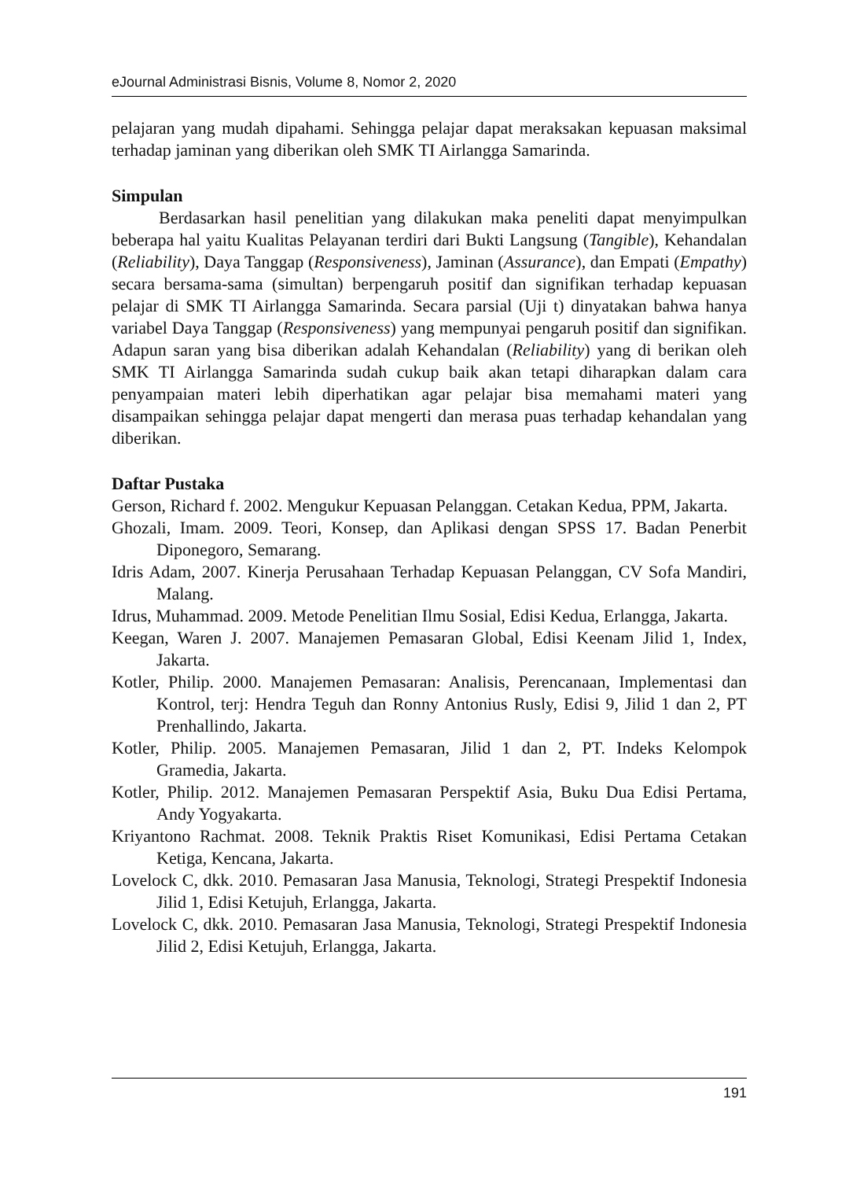eJournal Administrasi Bisnis, Volume 8, Nomor 2, 2020
pelajaran yang mudah dipahami. Sehingga pelajar dapat meraksakan kepuasan maksimal terhadap jaminan yang diberikan oleh SMK TI Airlangga Samarinda.
Simpulan
Berdasarkan hasil penelitian yang dilakukan maka peneliti dapat menyimpulkan beberapa hal yaitu Kualitas Pelayanan terdiri dari Bukti Langsung (Tangible), Kehandalan (Reliability), Daya Tanggap (Responsiveness), Jaminan (Assurance), dan Empati (Empathy) secara bersama-sama (simultan) berpengaruh positif dan signifikan terhadap kepuasan pelajar di SMK TI Airlangga Samarinda. Secara parsial (Uji t) dinyatakan bahwa hanya variabel Daya Tanggap (Responsiveness) yang mempunyai pengaruh positif dan signifikan. Adapun saran yang bisa diberikan adalah Kehandalan (Reliability) yang di berikan oleh SMK TI Airlangga Samarinda sudah cukup baik akan tetapi diharapkan dalam cara penyampaian materi lebih diperhatikan agar pelajar bisa memahami materi yang disampaikan sehingga pelajar dapat mengerti dan merasa puas terhadap kehandalan yang diberikan.
Daftar Pustaka
Gerson, Richard f. 2002. Mengukur Kepuasan Pelanggan. Cetakan Kedua, PPM, Jakarta.
Ghozali, Imam. 2009. Teori, Konsep, dan Aplikasi dengan SPSS 17. Badan Penerbit Diponegoro, Semarang.
Idris Adam, 2007. Kinerja Perusahaan Terhadap Kepuasan Pelanggan, CV Sofa Mandiri, Malang.
Idrus, Muhammad. 2009. Metode Penelitian Ilmu Sosial, Edisi Kedua, Erlangga, Jakarta.
Keegan, Waren J. 2007. Manajemen Pemasaran Global, Edisi Keenam Jilid 1, Index, Jakarta.
Kotler, Philip. 2000. Manajemen Pemasaran: Analisis, Perencanaan, Implementasi dan Kontrol, terj: Hendra Teguh dan Ronny Antonius Rusly, Edisi 9, Jilid 1 dan 2, PT Prenhallindo, Jakarta.
Kotler, Philip. 2005. Manajemen Pemasaran, Jilid 1 dan 2, PT. Indeks Kelompok Gramedia, Jakarta.
Kotler, Philip. 2012. Manajemen Pemasaran Perspektif Asia, Buku Dua Edisi Pertama, Andy Yogyakarta.
Kriyantono Rachmat. 2008. Teknik Praktis Riset Komunikasi, Edisi Pertama Cetakan Ketiga, Kencana, Jakarta.
Lovelock C, dkk. 2010. Pemasaran Jasa Manusia, Teknologi, Strategi Prespektif Indonesia Jilid 1, Edisi Ketujuh, Erlangga, Jakarta.
Lovelock C, dkk. 2010. Pemasaran Jasa Manusia, Teknologi, Strategi Prespektif Indonesia Jilid 2, Edisi Ketujuh, Erlangga, Jakarta.
191